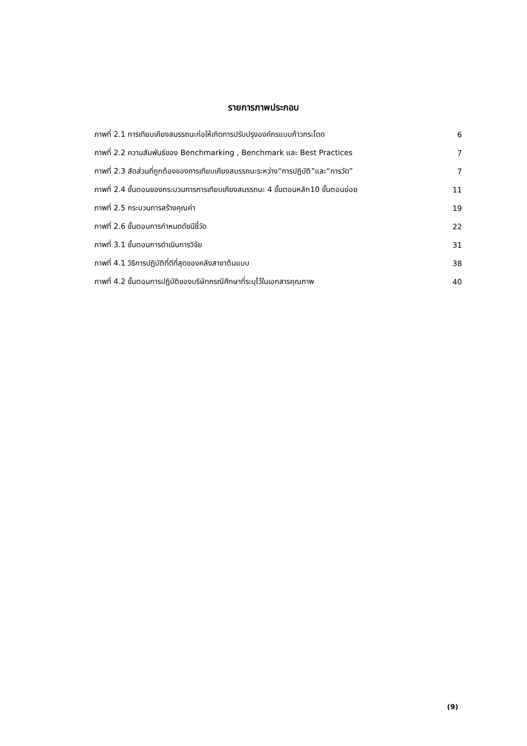รายการภาพประกอบ
| ภาพที่ 2.1 การเทียบเคียงสมรรถนะก่อให้เกิดการปรับปรุงองค์กรแบบก้าวกระโดด | 6 |
| ภาพที่ 2.2 ความสัมพันธ์ของ Benchmarking , Benchmark และ Best Practices | 7 |
| ภาพที่ 2.3 สัดส่วนที่ถูกต้องของการเทียบเคียงสมรรถนะระหว่าง“การปฏิบัติ”และ“การวัด” | 7 |
| ภาพที่ 2.4 ขั้นตอนของกระบวนการการเทียบเคียงสมรรถนะ 4 ขั้นตอนหลัก10 ขั้นตอนย่อย | 11 |
| ภาพที่ 2.5 กระบวนการสร้างคุณค่า | 19 |
| ภาพที่ 2.6 ขั้นตอนการกำหนดดัชนีชี้วัด | 22 |
| ภาพที่ 3.1 ขั้นตอนการดำเนินการวิจัย | 31 |
| ภาพที่ 4.1 วิธีการปฏิบัติที่ดีที่สุดของคลังสาขาต้นแบบ | 38 |
| ภาพที่ 4.2 ขั้นตอนการปฏิบัติของบริษัทกรณีศึกษาที่ระบุไว้ในเอกสารคุณภาพ | 40 |
(9)